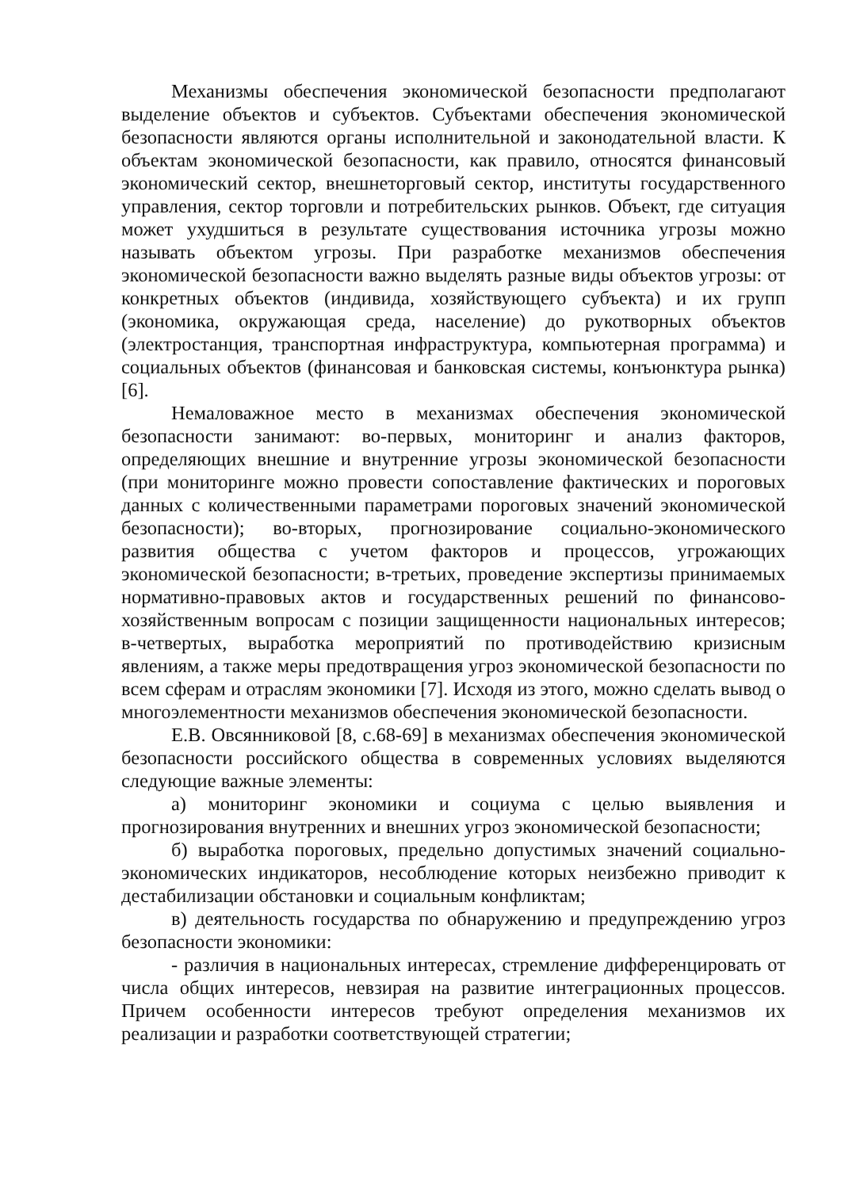Механизмы обеспечения экономической безопасности предполагают выделение объектов и субъектов. Субъектами обеспечения экономической безопасности являются органы исполнительной и законодательной власти. К объектам экономической безопасности, как правило, относятся финансовый экономический сектор, внешнеторговый сектор, институты государственного управления, сектор торговли и потребительских рынков. Объект, где ситуация может ухудшиться в результате существования источника угрозы можно называть объектом угрозы. При разработке механизмов обеспечения экономической безопасности важно выделять разные виды объектов угрозы: от конкретных объектов (индивида, хозяйствующего субъекта) и их групп (экономика, окружающая среда, население) до рукотворных объектов (электростанция, транспортная инфраструктура, компьютерная программа) и социальных объектов (финансовая и банковская системы, конъюнктура рынка)[6].
Немаловажное место в механизмах обеспечения экономической безопасности занимают: во-первых, мониторинг и анализ факторов, определяющих внешние и внутренние угрозы экономической безопасности (при мониторинге можно провести сопоставление фактических и пороговых данных с количественными параметрами пороговых значений экономической безопасности); во-вторых, прогнозирование социально-экономического развития общества с учетом факторов и процессов, угрожающих экономической безопасности; в-третьих, проведение экспертизы принимаемых нормативно-правовых актов и государственных решений по финансово-хозяйственным вопросам с позиции защищенности национальных интересов; в-четвертых, выработка мероприятий по противодействию кризисным явлениям, а также меры предотвращения угроз экономической безопасности по всем сферам и отраслям экономики [7]. Исходя из этого, можно сделать вывод о многоэлементности механизмов обеспечения экономической безопасности.
Е.В. Овсянниковой [8, с.68-69] в механизмах обеспечения экономической безопасности российского общества в современных условиях выделяются следующие важные элементы:
а) мониторинг экономики и социума с целью выявления и прогнозирования внутренних и внешних угроз экономической безопасности;
б) выработка пороговых, предельно допустимых значений социально-экономических индикаторов, несоблюдение которых неизбежно приводит к дестабилизации обстановки и социальным конфликтам;
в) деятельность государства по обнаружению и предупреждению угроз безопасности экономики:
- различия в национальных интересах, стремление дифференцировать от числа общих интересов, невзирая на развитие интеграционных процессов. Причем особенности интересов требуют определения механизмов их реализации и разработки соответствующей стратегии;